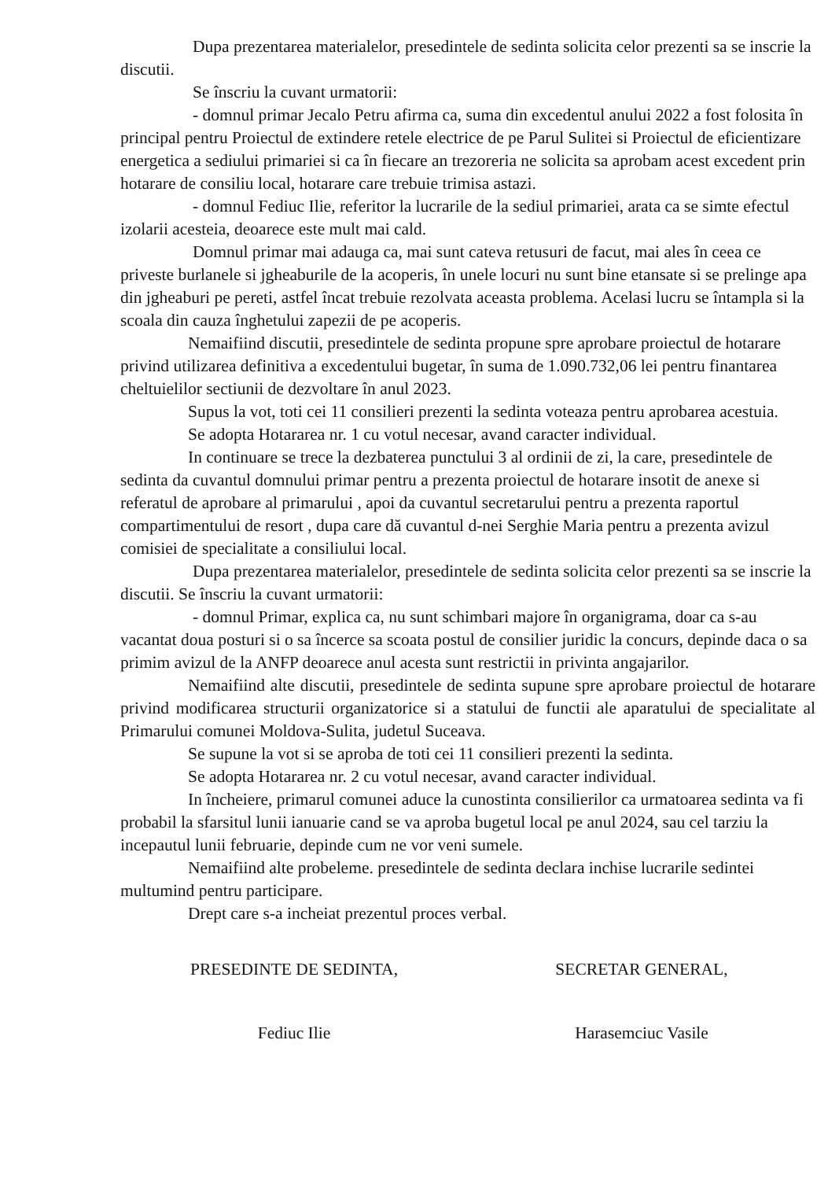Dupa prezentarea materialelor, presedintele de sedinta solicita celor prezenti sa se inscrie la discutii.
Se înscriu la cuvant urmatorii:
- domnul primar Jecalo Petru afirma ca, suma din excedentul anului 2022 a fost folosita în principal pentru Proiectul de extindere retele electrice de pe Parul Sulitei si Proiectul de eficientizare energetica a sediului primariei si ca în fiecare an trezoreria ne solicita sa aprobam acest excedent prin hotarare de consiliu local, hotarare care trebuie trimisa astazi.
- domnul Fediuc Ilie, referitor la lucrarile de la sediul primariei, arata ca se simte efectul izolarii acesteia, deoarece este mult mai cald.
Domnul primar mai adauga ca, mai sunt cateva retusuri de facut, mai ales în ceea ce priveste burlanele si jgheaburile de la acoperis, în unele locuri nu sunt bine etansate si se prelinge apa din jgheaburi pe pereti, astfel încat trebuie rezolvata aceasta problema. Acelasi lucru se întampla si la scoala din cauza înghetului zapezii de pe acoperis.
Nemaifiind discutii, presedintele de sedinta propune spre aprobare proiectul de hotarare privind utilizarea definitiva a excedentului bugetar, în suma de 1.090.732,06 lei pentru finantarea cheltuielilor sectiunii de dezvoltare în anul 2023.
Supus la vot, toti cei 11 consilieri prezenti la sedinta voteaza pentru aprobarea acestuia.
Se adopta Hotararea nr. 1 cu votul necesar, avand caracter individual.
In continuare se trece la dezbaterea punctului 3 al ordinii de zi, la care, presedintele de sedinta da cuvantul domnului primar pentru a prezenta proiectul de hotarare insotit de anexe si referatul de aprobare al primarului , apoi da cuvantul secretarului pentru a prezenta raportul compartimentului de resort , dupa care dă cuvantul d-nei Serghie Maria pentru a prezenta avizul comisiei de specialitate a consiliului local.
Dupa prezentarea materialelor, presedintele de sedinta solicita celor prezenti sa se inscrie la discutii. Se înscriu la cuvant urmatorii:
- domnul Primar, explica ca, nu sunt schimbari majore în organigrama, doar ca s-au vacantat doua posturi si o sa încerce sa scoata postul de consilier juridic la concurs, depinde daca o sa primim avizul de la ANFP deoarece anul acesta sunt restrictii in privinta angajarilor.
Nemaifiind alte discutii, presedintele de sedinta supune spre aprobare proiectul de hotarare privind modificarea structurii organizatorice si a statului de functii ale aparatului de specialitate al Primarului comunei Moldova-Sulita, judetul Suceava.
Se supune la vot si se aproba de toti cei 11 consilieri prezenti la sedinta.
Se adopta Hotararea nr. 2 cu votul necesar, avand caracter individual.
In încheiere, primarul comunei aduce la cunostinta consilierilor ca urmatoarea sedinta va fi probabil la sfarsitul lunii ianuarie cand se va aproba bugetul local pe anul 2024, sau cel tarziu la incepautul lunii februarie, depinde cum ne vor veni sumele.
Nemaifiind alte probeleme. presedintele de sedinta declara inchise lucrarile sedintei multumind pentru participare.
Drept care s-a incheiat prezentul proces verbal.
PRESEDINTE DE SEDINTA, SECRETAR GENERAL,
Fediuc Ilie Harasemciuc Vasile